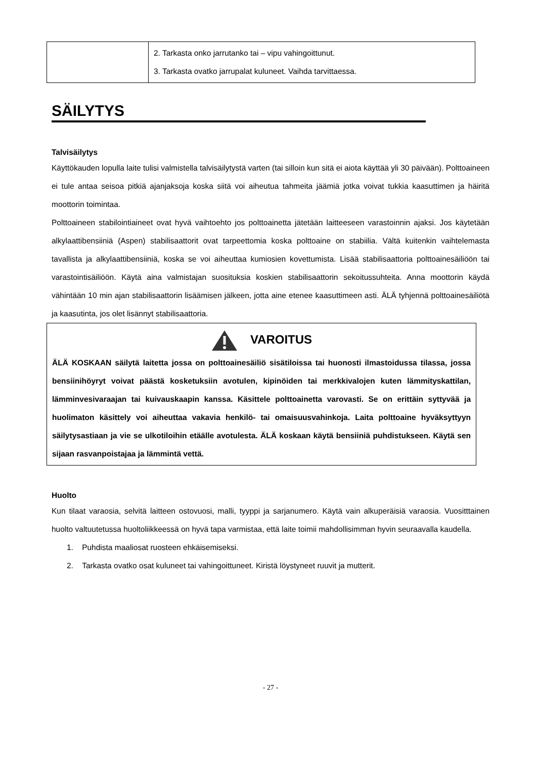| | 2. Tarkasta onko jarrutanko tai – vipu vahingoittunut. 3. Tarkasta ovatko jarrupalat kuluneet. Vaihda tarvittaessa. |
SÄILYTYS
Talvisäilytys
Käyttökauden lopulla laite tulisi valmistella talvisäilytystä varten (tai silloin kun sitä ei aiota käyttää yli 30 päivään). Polttoaineen ei tule antaa seisoa pitkiä ajanjaksoja koska siitä voi aiheutua tahmeita jäämiä jotka voivat tukkia kaasuttimen ja häiritä moottorin toimintaa.
Polttoaineen stabilointiaineet ovat hyvä vaihtoehto jos polttoainetta jätetään laitteeseen varastoinnin ajaksi. Jos käytetään alkylaattibensiiniä (Aspen) stabilisaattorit ovat tarpeettomia koska polttoaine on stabiilia. Vältä kuitenkin vaihtelemasta tavallista ja alkylaattibensiiniä, koska se voi aiheuttaa kumiosien kovettumista. Lisää stabilisaattoria polttoainesäiliöön tai varastointisäiliöön. Käytä aina valmistajan suosituksia koskien stabilisaattorin sekoitussuhteita. Anna moottorin käydä vähintään 10 min ajan stabilisaattorin lisäämisen jälkeen, jotta aine etenee kaasuttimeen asti. ÄLÄ tyhjennä polttoainesäiliötä ja kaasutinta, jos olet lisännyt stabilisaattoria.
VAROITUS
ÄLÄ KOSKAAN säilytä laitetta jossa on polttoainesäiliö sisätiloissa tai huonosti ilmastoidussa tilassa, jossa bensiinihöyryt voivat päästä kosketuksiin avotulen, kipinöiden tai merkkivalojen kuten lämmityskattilan, lämminvesivaraajan tai kuivauskaapin kanssa. Käsittele polttoainetta varovasti. Se on erittäin syttyvää ja huolimaton käsittely voi aiheuttaa vakavia henkilö- tai omaisuusvahinkoja. Laita polttoaine hyväksyttyyn säilytysastiaan ja vie se ulkotiloihin etäälle avotulesta. ÄLÄ koskaan käytä bensiiniä puhdistukseen. Käytä sen sijaan rasvanpoistajaa ja lämmintä vettä.
Huolto
Kun tilaat varaosia, selvitä laitteen ostovuosi, malli, tyyppi ja sarjanumero. Käytä vain alkuperäisiä varaosia. Vuositttainen huolto valtuutetussa huoltoliikkeessä on hyvä tapa varmistaa, että laite toimii mahdollisimman hyvin seuraavalla kaudella.
1. Puhdista maaliosat ruosteen ehkäisemiseksi.
2. Tarkasta ovatko osat kuluneet tai vahingoittuneet. Kiristä löystyneet ruuvit ja mutterit.
- 27 -